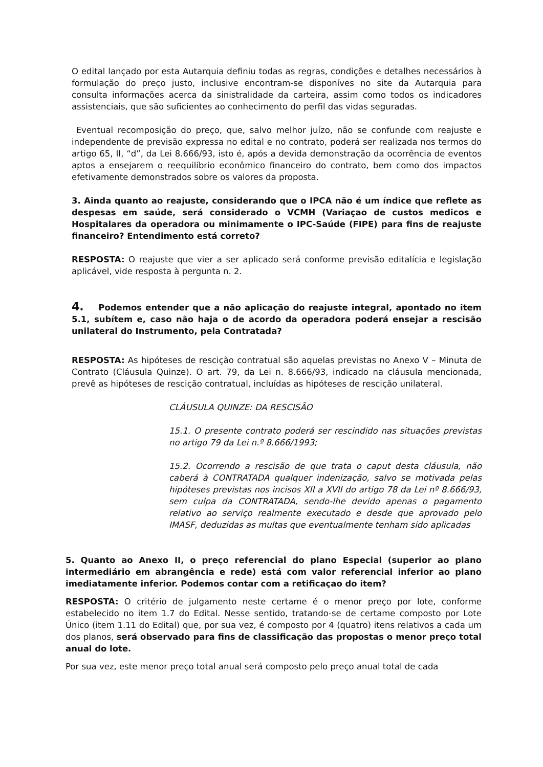O edital lançado por esta Autarquia definiu todas as regras, condições e detalhes necessários à formulação do preço justo, inclusive encontram-se disponíves no site da Autarquia para consulta informações acerca da sinistralidade da carteira, assim como todos os indicadores assistenciais, que são suficientes ao conhecimento do perfil das vidas seguradas.
Eventual recomposição do preço, que, salvo melhor juízo, não se confunde com reajuste e independente de previsão expressa no edital e no contrato, poderá ser realizada nos termos do artigo 65, II, “d”, da Lei 8.666/93, isto é, após a devida demonstração da ocorrência de eventos aptos a ensejarem o reequilíbrio econômico financeiro do contrato, bem como dos impactos efetivamente demonstrados sobre os valores da proposta.
3. Ainda quanto ao reajuste, considerando que o IPCA não é um índice que reflete as despesas em saúde, será considerado o VCMH (Variaçao de custos medicos e Hospitalares da operadora ou minimamente o IPC-Saúde (FIPE) para fins de reajuste financeiro? Entendimento está correto?
RESPOSTA: O reajuste que vier a ser aplicado será conforme previsão editalícia e legislação aplicável, vide resposta à pergunta n. 2.
4. Podemos entender que a não aplicação do reajuste integral, apontado no item 5.1, subítem e, caso não haja o de acordo da operadora poderá ensejar a rescisão unilateral do Instrumento, pela Contratada?
RESPOSTA: As hipóteses de rescição contratual são aquelas previstas no Anexo V – Minuta de Contrato (Cláusula Quinze). O art. 79, da Lei n. 8.666/93, indicado na cláusula mencionada, prevê as hipóteses de rescição contratual, incluídas as hipóteses de rescição unilateral.
CLÁUSULA QUINZE: DA RESCISÃO
15.1. O presente contrato poderá ser rescindido nas situações previstas no artigo 79 da Lei n.º 8.666/1993;
15.2. Ocorrendo a rescisão de que trata o caput desta cláusula, não caberá à CONTRATADA qualquer indenização, salvo se motivada pelas hipóteses previstas nos incisos XII a XVII do artigo 78 da Lei nº 8.666/93, sem culpa da CONTRATADA, sendo-lhe devido apenas o pagamento relativo ao serviço realmente executado e desde que aprovado pelo IMASF, deduzidas as multas que eventualmente tenham sido aplicadas
5. Quanto ao Anexo II, o preço referencial do plano Especial (superior ao plano intermediário em abrangência e rede) está com valor referencial inferior ao plano imediatamente inferior. Podemos contar com a retificaçao do item?
RESPOSTA: O critério de julgamento neste certame é o menor preço por lote, conforme estabelecido no item 1.7 do Edital. Nesse sentido, tratando-se de certame composto por Lote Único (item 1.11 do Edital) que, por sua vez, é composto por 4 (quatro) itens relativos a cada um dos planos, será observado para fins de classificação das propostas o menor preço total anual do lote.
Por sua vez, este menor preço total anual será composto pelo preço anual total de cada